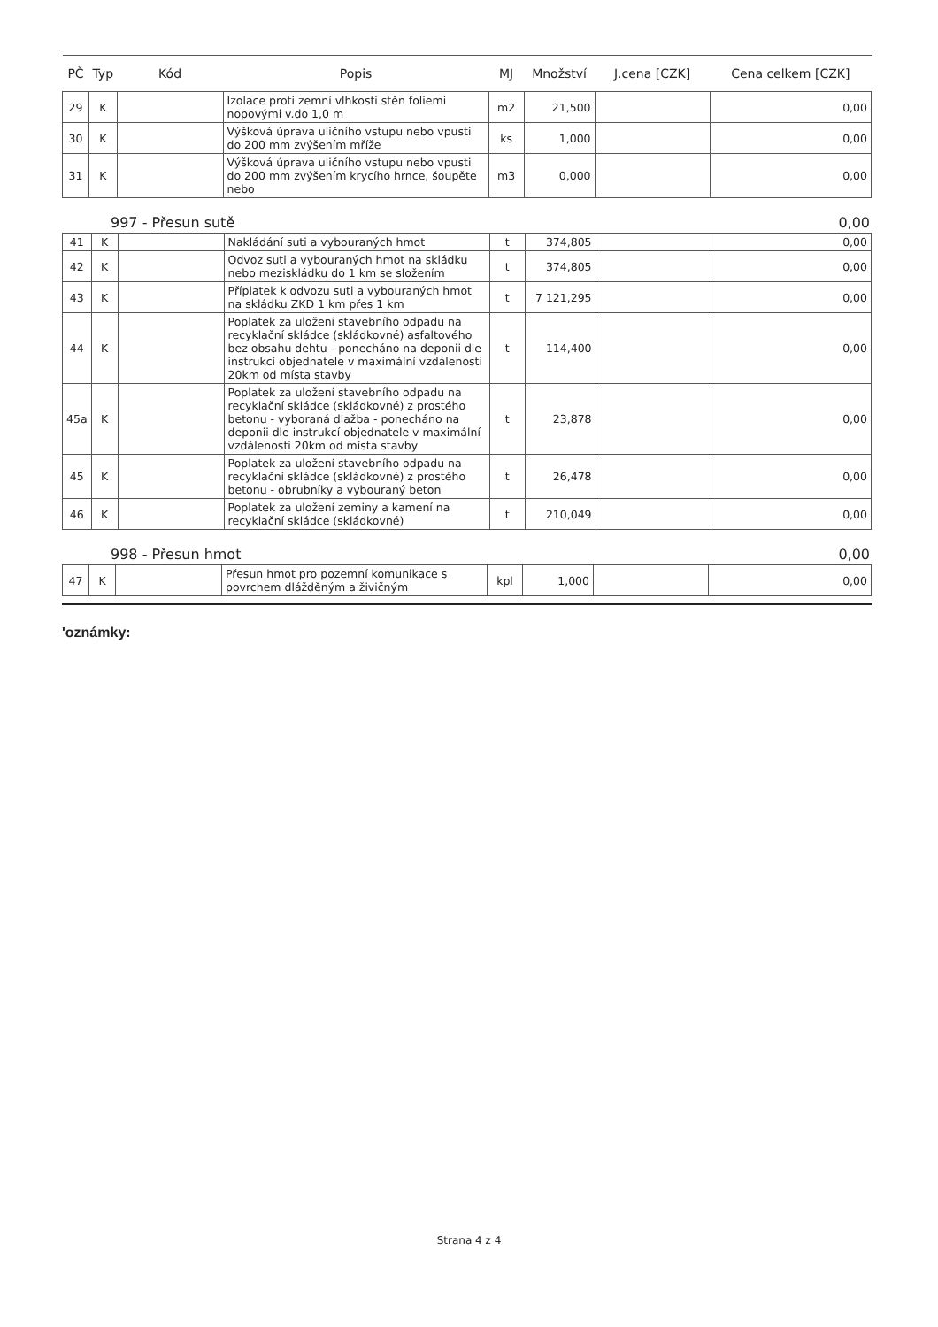| PČ | Typ | Kód | Popis | MJ | Množství | J.cena [CZK] | Cena celkem [CZK] |
| --- | --- | --- | --- | --- | --- | --- | --- |
| 29 | K | | Izolace proti zemní vlhkosti stěn foliemi nopovými v.do 1,0 m | m2 | 21,500 | | 0,00 |
| 30 | K | | Výšková úprava uličního vstupu nebo vpusti do 200 mm zvýšením mříže | ks | 1,000 | | 0,00 |
| 31 | K | | Výšková úprava uličního vstupu nebo vpusti do 200 mm zvýšením krycího hrnce, šoupěte nebo | m3 | 0,000 | | 0,00 |
997 - Přesun sutě 0,00
| 41 | K | | Nakládání suti a vybouraných hmot | t | 374,805 | | 0,00 |
| 42 | K | | Odvoz suti a vybouraných hmot na skládku nebo meziskládku do 1 km se složením | t | 374,805 | | 0,00 |
| 43 | K | | Příplatek k odvozu suti a vybouraných hmot na skládku ZKD 1 km přes 1 km | t | 7 121,295 | | 0,00 |
| 44 | K | | Poplatek za uložení stavebního odpadu na recyklační skládce (skládkovné) asfaltového bez obsahu dehtu - ponecháno na deponii dle instrukcí objednatele v maximální vzdálenosti 20km od místa stavby | t | 114,400 | | 0,00 |
| 45a | K | | Poplatek za uložení stavebního odpadu na recyklační skládce (skládkovné) z prostého betonu - vyboraná dlažba - ponecháno na deponii dle instrukcí objednatele v maximální vzdálenosti 20km od místa stavby | t | 23,878 | | 0,00 |
| 45 | K | | Poplatek za uložení stavebního odpadu na recyklační skládce (skládkovné) z prostého betonu - obrubníky a vybouraný beton | t | 26,478 | | 0,00 |
| 46 | K | | Poplatek za uložení zeminy a kamení na recyklační skládce (skládkovné) | t | 210,049 | | 0,00 |
998 - Přesun hmot 0,00
| 47 | K | | Přesun hmot pro pozemní komunikace s povrchem dlážděným a živičným | kpl | 1,000 | | 0,00 |
'oznámky:
Strana 4 z 4